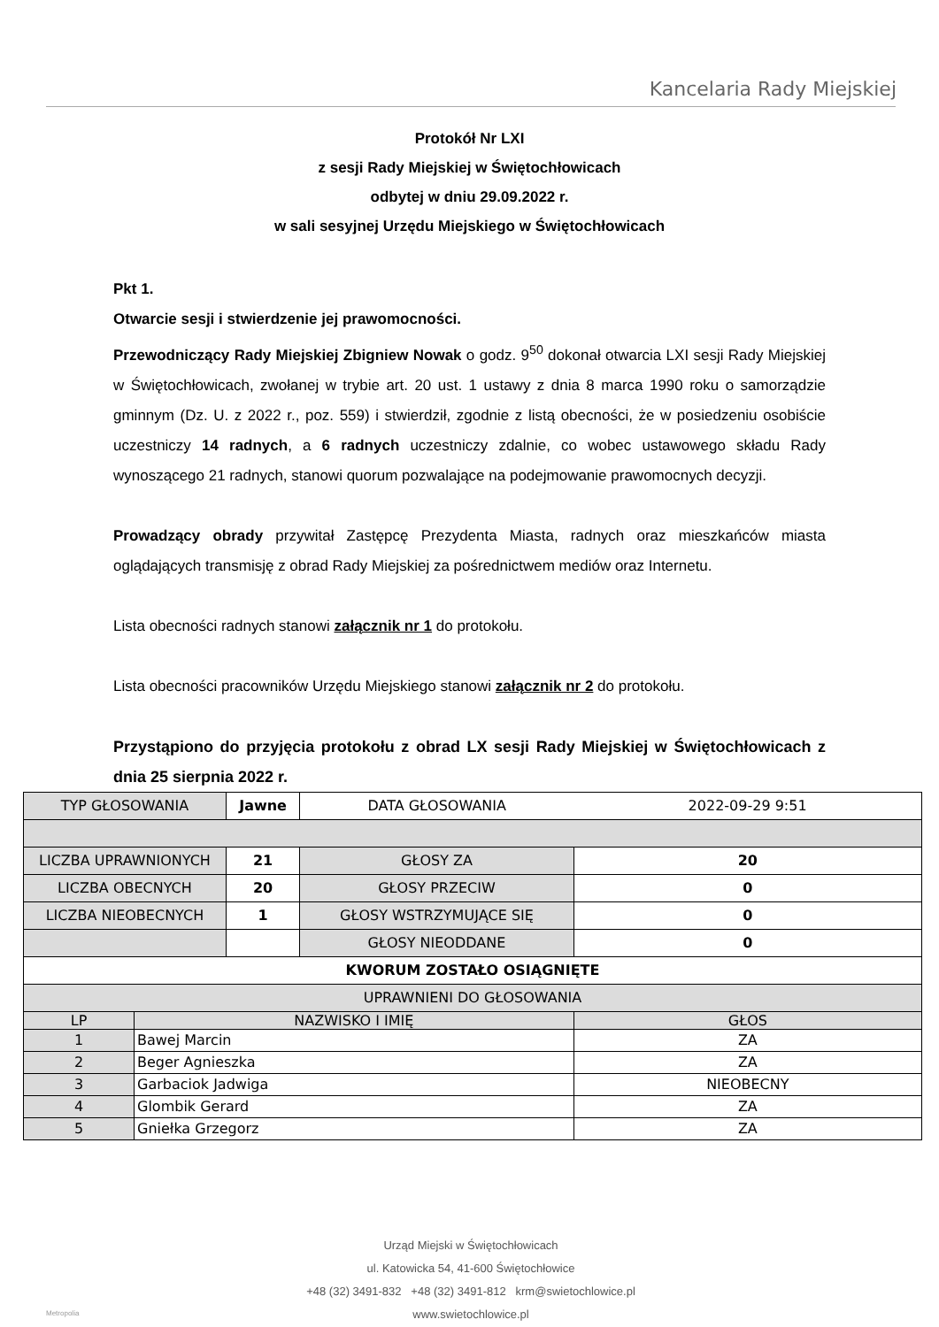Kancelaria Rady Miejskiej
Protokół Nr LXI
z sesji Rady Miejskiej w Świętochłowicach
odbytej w dniu 29.09.2022 r.
w sali sesyjnej Urzędu Miejskiego w Świętochłowicach
Pkt 1.
Otwarcie sesji i stwierdzenie jej prawomocności.
Przewodniczący Rady Miejskiej Zbigniew Nowak o godz. 9<sup>50</sup> dokonał otwarcia LXI sesji Rady Miejskiej w Świętochłowicach, zwołanej w trybie art. 20 ust. 1 ustawy z dnia 8 marca 1990 roku o samorządzie gminnym (Dz. U. z 2022 r., poz. 559) i stwierdził, zgodnie z listą obecności, że w posiedzeniu osobiście uczestniczy 14 radnych, a 6 radnych uczestniczy zdalnie, co wobec ustawowego składu Rady wynoszącego 21 radnych, stanowi quorum pozwalające na podejmowanie prawomocnych decyzji.
Prowadzący obrady przywitał Zastępcę Prezydenta Miasta, radnych oraz mieszkańców miasta oglądających transmisję z obrad Rady Miejskiej za pośrednictwem mediów oraz Internetu.
Lista obecności radnych stanowi załącznik nr 1 do protokołu.
Lista obecności pracowników Urzędu Miejskiego stanowi załącznik nr 2 do protokołu.
Przystąpiono do przyjęcia protokołu z obrad LX sesji Rady Miejskiej w Świętochłowicach z dnia 25 sierpnia 2022 r.
| TYP GŁOSOWANIA | | Jawne | DATA GŁOSOWANIA | 2022-09-29 9:51 |
| LICZBA UPRAWNIONYCH | | 21 | GŁOSY ZA | 20 |
| LICZBA OBECNYCH | | 20 | GŁOSY PRZECIW | 0 |
| LICZBA NIEOBECNYCH | | 1 | GŁOSY WSTRZYMUJĄCE SIĘ | 0 |
| | | | GŁOSY NIEODDANE | 0 |
| KWORUM ZOSTAŁO OSIĄGNIĘTE | | | | |
| UPRAWNIENI DO GŁOSOWANIA | | | | |
| LP | NAZWISKO I IMIĘ | | | GŁOS |
| 1 | Bawej Marcin | | | ZA |
| 2 | Beger Agnieszka | | | ZA |
| 3 | Garbaciok Jadwiga | | | NIEOBECNY |
| 4 | Glombik Gerard | | | ZA |
| 5 | Gniełka Grzegorz | | | ZA |
Urząd Miejski w Świętochłowicach
ul. Katowicka 54, 41-600 Świętochłowice
+48 (32) 3491-832 +48 (32) 3491-812 krm@swietochlowice.pl
www.swietochlowice.pl
Metropolia